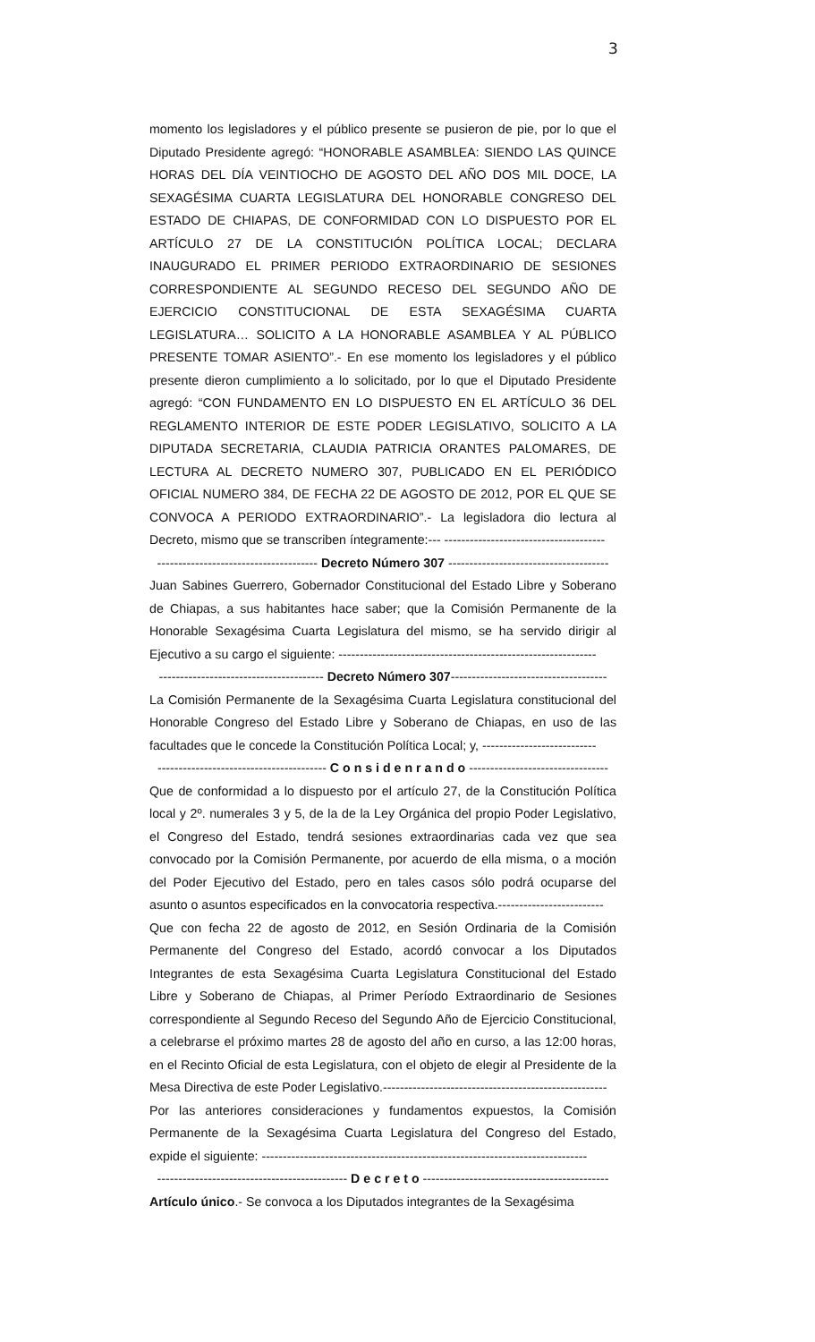3
momento los legisladores y el público presente se pusieron de pie, por lo que el Diputado Presidente agregó: “HONORABLE ASAMBLEA: SIENDO LAS QUINCE HORAS DEL DÍA VEINTIOCHO DE AGOSTO DEL AÑO DOS MIL DOCE, LA SEXAGÉSIMA CUARTA LEGISLATURA DEL HONORABLE CONGRESO DEL ESTADO DE CHIAPAS, DE CONFORMIDAD CON LO DISPUESTO POR EL ARTÍCULO 27 DE LA CONSTITUCIÓN POLÍTICA LOCAL; DECLARA INAUGURADO EL PRIMER PERIODO EXTRAORDINARIO DE SESIONES CORRESPONDIENTE AL SEGUNDO RECESO DEL SEGUNDO AÑO DE EJERCICIO CONSTITUCIONAL DE ESTA SEXAGÉSIMA CUARTA LEGISLATURA… SOLICITO A LA HONORABLE ASAMBLEA Y AL PÚBLICO PRESENTE TOMAR ASIENTO”.- En ese momento los legisladores y el público presente dieron cumplimiento a lo solicitado, por lo que el Diputado Presidente agregó: “CON FUNDAMENTO EN LO DISPUESTO EN EL ARTÍCULO 36 DEL REGLAMENTO INTERIOR DE ESTE PODER LEGISLATIVO, SOLICITO A LA DIPUTADA SECRETARIA, CLAUDIA PATRICIA ORANTES PALOMARES, DE LECTURA AL DECRETO NUMERO 307, PUBLICADO EN EL PERIÓDICO OFICIAL NUMERO 384, DE FECHA 22 DE AGOSTO DE 2012, POR EL QUE SE CONVOCA A PERIODO EXTRAORDINARIO”.- La legisladora dio lectura al Decreto, mismo que se transcriben íntegramente:--- --------------------------------------
-------------------------------------- Decreto Número 307 --------------------------------------
Juan Sabines Guerrero, Gobernador Constitucional del Estado Libre y Soberano de Chiapas, a sus habitantes hace saber; que la Comisión Permanente de la Honorable Sexagésima Cuarta Legislatura del mismo, se ha servido dirigir al Ejecutivo a su cargo el siguiente: -------------------------------------------------------------
--------------------------------------- Decreto Número 307-------------------------------------
La Comisión Permanente de la Sexagésima Cuarta Legislatura constitucional del Honorable Congreso del Estado Libre y Soberano de Chiapas, en uso de las facultades que le concede la Constitución Política Local; y, ---------------------------
---------------------------------------- C o n s i d e n r a n d o ---------------------------------
Que de conformidad a lo dispuesto por el artículo 27, de la Constitución Política local y 2º. numerales 3 y 5, de la de la Ley Orgánica del propio Poder Legislativo, el Congreso del Estado, tendrá sesiones extraordinarias cada vez que sea convocado por la Comisión Permanente, por acuerdo de ella misma, o a moción del Poder Ejecutivo del Estado, pero en tales casos sólo podrá ocuparse del asunto o asuntos especificados en la convocatoria respectiva.-------------------------
Que con fecha 22 de agosto de 2012, en Sesión Ordinaria de la Comisión Permanente del Congreso del Estado, acordó convocar a los Diputados Integrantes de esta Sexagésima Cuarta Legislatura Constitucional del Estado Libre y Soberano de Chiapas, al Primer Período Extraordinario de Sesiones correspondiente al Segundo Receso del Segundo Año de Ejercicio Constitucional, a celebrarse el próximo martes 28 de agosto del año en curso, a las 12:00 horas, en el Recinto Oficial de esta Legislatura, con el objeto de elegir al Presidente de la Mesa Directiva de este Poder Legislativo.-----------------------------------------------------
Por las anteriores consideraciones y fundamentos expuestos, la Comisión Permanente de la Sexagésima Cuarta Legislatura del Congreso del Estado, expide el siguiente: -----------------------------------------------------------------------------
--------------------------------------------- D e c r e t o --------------------------------------------
Artículo único.- Se convoca a los Diputados integrantes de la Sexagésima